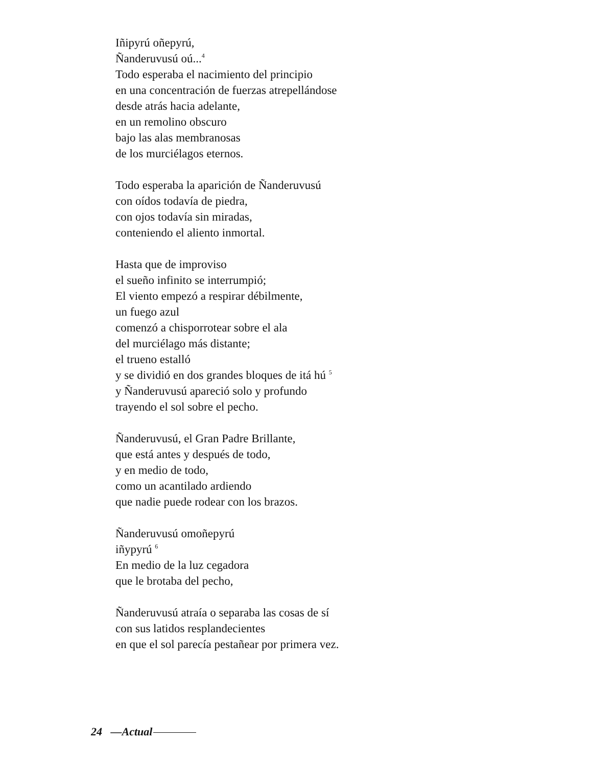Iñipyrú oñepyrú,
Ñanderuvusú oú...<sup>4</sup>
Todo esperaba el nacimiento del principio
en una concentración de fuerzas atrepellándose
desde atrás hacia adelante,
en un remolino obscuro
bajo las alas membranosas
de los murciélagos eternos.
Todo esperaba la aparición de Ñanderuvusú
con oídos todavía de piedra,
con ojos todavía sin miradas,
conteniendo el aliento inmortal.
Hasta que de improviso
el sueño infinito se interrumpió;
El viento empezó a respirar débilmente,
un fuego azul
comenzó a chisporrotear sobre el ala
del murciélago más distante;
el trueno estalló
y se dividió en dos grandes bloques de itá hú <sup>5</sup>
y Ñanderuvusú apareció solo y profundo
trayendo el sol sobre el pecho.
Ñanderuvusú, el Gran Padre Brillante,
que está antes y después de todo,
y en medio de todo,
como un acantilado ardiendo
que nadie puede rodear con los brazos.
Ñanderuvusú omoñepyrú
iñypyrú <sup>6</sup>
En medio de la luz cegadora
que le brotaba del pecho,
Ñanderuvusú atraía o separaba las cosas de sí
con sus latidos resplandecientes
en que el sol parecía pestañear por primera vez.
24 —Actual